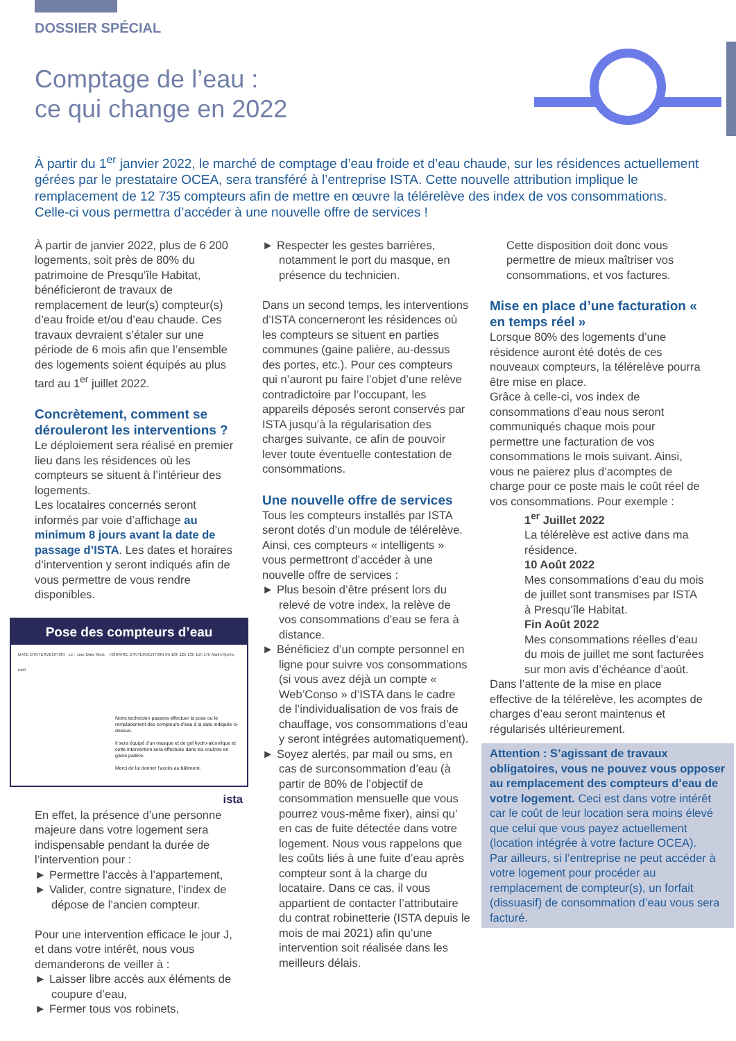DOSSIER SPÉCIAL
Comptage de l’eau :
ce qui change en 2022
À partir du 1<sup>er</sup> janvier 2022, le marché de comptage d’eau froide et d’eau chaude, sur les résidences actuellement gérées par le prestataire OCEA, sera transféré à l’entreprise ISTA. Cette nouvelle attribution implique le remplacement de 12 735 compteurs afin de mettre en œuvre la télérelève des index de vos consommations. Celle-ci vous permettra d’accéder à une nouvelle offre de services !
À partir de janvier 2022, plus de 6 200 logements, soit près de 80% du patrimoine de Presqu’île Habitat, bénéficieront de travaux de remplacement de leur(s) compteur(s) d’eau froide et/ou d’eau chaude. Ces travaux devraient s’étaler sur une période de 6 mois afin que l’ensemble des logements soient équipés au plus tard au 1<sup>er</sup> juillet 2022.
Concrètement, comment se dérouleront les interventions ?
Le déploiement sera réalisé en premier lieu dans les résidences où les compteurs se situent à l’intérieur des logements.
Les locataires concernés seront informés par voie d’affichage au minimum 8 jours avant la date de passage d’ISTA. Les dates et horaires d’intervention y seront indiqués afin de vous permettre de vous rendre disponibles.
Pose des compteurs d’eau
DATE D’INTERVENTION · Le : Jour Date Mois HORAIRE D’INTERVENTION 8h 10h 12h 13h 15h 17h Matin Après-midi
Notre technicien passera effectuer la pose ou le remplacement des compteurs d’eau à la date indiquée ci-dessus.
Il sera équipé d’un masque et de gel hydro-alcoolique et cette intervention sera effectuée dans les couloirs en gaine palière.
Merci de lui donner l’accès au bâtiment.
ista
En effet, la présence d’une personne majeure dans votre logement sera indispensable pendant la durée de l’intervention pour :
► Permettre l’accès à l’appartement,
► Valider, contre signature, l’index de dépose de l’ancien compteur.
Pour une intervention efficace le jour J, et dans votre intérêt, nous vous demanderons de veiller à :
► Laisser libre accès aux éléments de coupure d’eau,
► Fermer tous vos robinets,
► Respecter les gestes barrières, notamment le port du masque, en présence du technicien.
Dans un second temps, les interventions d’ISTA concerneront les résidences où les compteurs se situent en parties communes (gaine palière, au-dessus des portes, etc.). Pour ces compteurs qui n’auront pu faire l’objet d’une relève contradictoire par l’occupant, les appareils déposés seront conservés par ISTA jusqu’à la régularisation des charges suivante, ce afin de pouvoir lever toute éventuelle contestation de consommations.
Une nouvelle offre de services
Tous les compteurs installés par ISTA seront dotés d’un module de télérelève. Ainsi, ces compteurs « intelligents » vous permettront d’accéder à une nouvelle offre de services :
► Plus besoin d’être présent lors du relevé de votre index, la relève de vos consommations d’eau se fera à distance.
► Bénéficiez d’un compte personnel en ligne pour suivre vos consommations (si vous avez déjà un compte « Web’Conso » d’ISTA dans le cadre de l’individualisation de vos frais de chauffage, vos consommations d’eau y seront intégrées automatiquement).
► Soyez alertés, par mail ou sms, en cas de surconsommation d’eau (à partir de 80% de l’objectif de consommation mensuelle que vous pourrez vous-même fixer), ainsi qu’ en cas de fuite détectée dans votre logement. Nous vous rappelons que les coûts liés à une fuite d’eau après compteur sont à la charge du locataire. Dans ce cas, il vous appartient de contacter l’attributaire du contrat robinetterie (ISTA depuis le mois de mai 2021) afin qu’une intervention soit réalisée dans les meilleurs délais.
Cette disposition doit donc vous permettre de mieux maîtriser vos consommations, et vos factures.
Mise en place d’une facturation « en temps réel »
Lorsque 80% des logements d’une résidence auront été dotés de ces nouveaux compteurs, la télérelève pourra être mise en place.
Grâce à celle-ci, vos index de consommations d’eau nous seront communiqués chaque mois pour permettre une facturation de vos consommations le mois suivant. Ainsi, vous ne paierez plus d’acomptes de charge pour ce poste mais le coût réel de vos consommations. Pour exemple :
1<sup>er</sup> Juillet 2022
La télérelève est active dans ma résidence.
10 Août 2022
Mes consommations d’eau du mois de juillet sont transmises par ISTA à Presqu’île Habitat.
Fin Août 2022
Mes consommations réelles d’eau du mois de juillet me sont facturées sur mon avis d’échéance d’août.
Dans l’attente de la mise en place effective de la télérelève, les acomptes de charges d’eau seront maintenus et régularisés ultérieurement.
Attention : S’agissant de travaux obligatoires, vous ne pouvez vous opposer au remplacement des compteurs d’eau de votre logement. Ceci est dans votre intérêt car le coût de leur location sera moins élevé que celui que vous payez actuellement (location intégrée à votre facture OCEA).
Par ailleurs, si l’entreprise ne peut accéder à votre logement pour procéder au remplacement de compteur(s), un forfait (dissuasif) de consommation d’eau vous sera facturé.